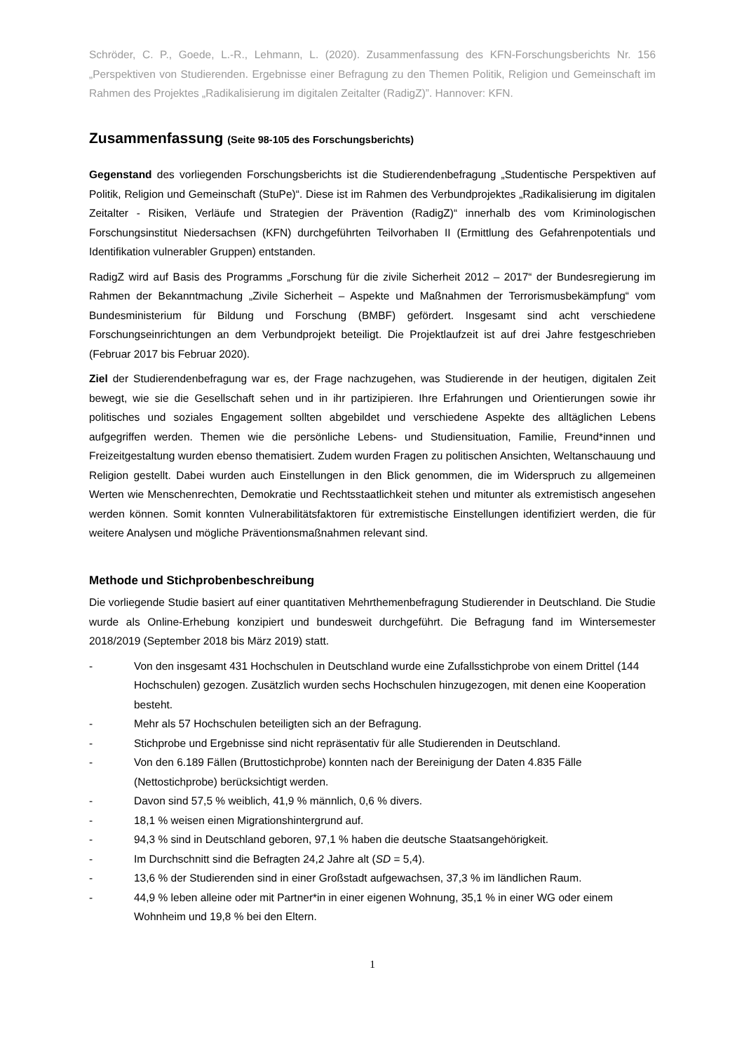Schröder, C. P., Goede, L.-R., Lehmann, L. (2020). Zusammenfassung des KFN-Forschungsberichts Nr. 156 „Perspektiven von Studierenden. Ergebnisse einer Befragung zu den Themen Politik, Religion und Gemeinschaft im Rahmen des Projektes „Radikalisierung im digitalen Zeitalter (RadigZ)”. Hannover: KFN.
Zusammenfassung (Seite 98-105 des Forschungsberichts)
Gegenstand des vorliegenden Forschungsberichts ist die Studierendenbefragung „Studentische Perspektiven auf Politik, Religion und Gemeinschaft (StuPe)“. Diese ist im Rahmen des Verbundprojektes „Radikalisierung im digitalen Zeitalter - Risiken, Verläufe und Strategien der Prävention (RadigZ)“ innerhalb des vom Kriminologischen Forschungsinstitut Niedersachsen (KFN) durchgeführten Teilvorhaben II (Ermittlung des Gefahrenpotentials und Identifikation vulnerabler Gruppen) entstanden.
RadigZ wird auf Basis des Programms „Forschung für die zivile Sicherheit 2012 – 2017“ der Bundesregierung im Rahmen der Bekanntmachung „Zivile Sicherheit – Aspekte und Maßnahmen der Terrorismusbekämpfung“ vom Bundesministerium für Bildung und Forschung (BMBF) gefördert. Insgesamt sind acht verschiedene Forschungseinrichtungen an dem Verbundprojekt beteiligt. Die Projektlaufzeit ist auf drei Jahre festgeschrieben (Februar 2017 bis Februar 2020).
Ziel der Studierendenbefragung war es, der Frage nachzugehen, was Studierende in der heutigen, digitalen Zeit bewegt, wie sie die Gesellschaft sehen und in ihr partizipieren. Ihre Erfahrungen und Orientierungen sowie ihr politisches und soziales Engagement sollten abgebildet und verschiedene Aspekte des alltäglichen Lebens aufgegriffen werden. Themen wie die persönliche Lebens- und Studiensituation, Familie, Freund*innen und Freizeitgestaltung wurden ebenso thematisiert. Zudem wurden Fragen zu politischen Ansichten, Weltanschauung und Religion gestellt. Dabei wurden auch Einstellungen in den Blick genommen, die im Widerspruch zu allgemeinen Werten wie Menschenrechten, Demokratie und Rechtsstaatlichkeit stehen und mitunter als extremistisch angesehen werden können. Somit konnten Vulnerabilitätsfaktoren für extremistische Einstellungen identifiziert werden, die für weitere Analysen und mögliche Präventionsmaßnahmen relevant sind.
Methode und Stichprobenbeschreibung
Die vorliegende Studie basiert auf einer quantitativen Mehrthemenbefragung Studierender in Deutschland. Die Studie wurde als Online-Erhebung konzipiert und bundesweit durchgeführt. Die Befragung fand im Wintersemester 2018/2019 (September 2018 bis März 2019) statt.
- Von den insgesamt 431 Hochschulen in Deutschland wurde eine Zufallsstichprobe von einem Drittel (144 Hochschulen) gezogen. Zusätzlich wurden sechs Hochschulen hinzugezogen, mit denen eine Kooperation besteht.
- Mehr als 57 Hochschulen beteiligten sich an der Befragung.
- Stichprobe und Ergebnisse sind nicht repräsentativ für alle Studierenden in Deutschland.
- Von den 6.189 Fällen (Bruttostichprobe) konnten nach der Bereinigung der Daten 4.835 Fälle (Nettostichprobe) berücksichtigt werden.
- Davon sind 57,5 % weiblich, 41,9 % männlich, 0,6 % divers.
- 18,1 % weisen einen Migrationshintergrund auf.
- 94,3 % sind in Deutschland geboren, 97,1 % haben die deutsche Staatsangehörigkeit.
- Im Durchschnitt sind die Befragten 24,2 Jahre alt (SD = 5,4).
- 13,6 % der Studierenden sind in einer Großstadt aufgewachsen, 37,3 % im ländlichen Raum.
- 44,9 % leben alleine oder mit Partner*in in einer eigenen Wohnung, 35,1 % in einer WG oder einem Wohnheim und 19,8 % bei den Eltern.
1